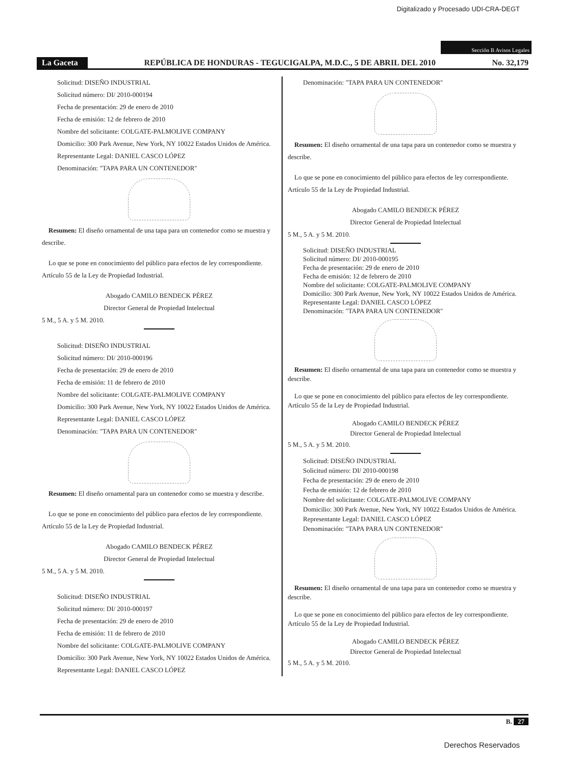Digitalizado y Procesado UDI-CRA-DEGT
Sección B Avisos Legales
La Gaceta
REPÚBLICA DE HONDURAS - TEGUCIGALPA, M.D.C., 5 DE ABRIL DEL 2010
No. 32,179
Solicitud: DISEÑO INDUSTRIAL
Solicitud número: DI/ 2010-000194
Fecha de presentación: 29 de enero de 2010
Fecha de emisión: 12 de febrero de 2010
Nombre del solicitante: COLGATE-PALMOLIVE COMPANY
Domicilio: 300 Park Avenue, New York, NY 10022 Estados Unidos de América.
Representante Legal: DANIEL CASCO LÓPEZ
Denominación: "TAPA PARA UN CONTENEDOR"
Resumen: El diseño ornamental de una tapa para un contenedor como se muestra y describe.
Lo que se pone en conocimiento del público para efectos de ley correspondiente. Artículo 55 de la Ley de Propiedad Industrial.
Abogado CAMILO BENDECK PÉREZ
Director General de Propiedad Intelectual
5 M., 5 A. y 5 M. 2010.
Solicitud: DISEÑO INDUSTRIAL
Solicitud número: DI/ 2010-000196
Fecha de presentación: 29 de enero de 2010
Fecha de emisión: 11 de febrero de 2010
Nombre del solicitante: COLGATE-PALMOLIVE COMPANY
Domicilio: 300 Park Avenue, New York, NY 10022 Estados Unidos de América.
Representante Legal: DANIEL CASCO LÓPEZ
Denominación: "TAPA PARA UN CONTENEDOR"
Resumen: El diseño ornamental para un contenedor como se muestra y describe.
Lo que se pone en conocimiento del público para efectos de ley correspondiente. Artículo 55 de la Ley de Propiedad Industrial.
Abogado CAMILO BENDECK PÉREZ
Director General de Propiedad Intelectual
5 M., 5 A. y 5 M. 2010.
Solicitud: DISEÑO INDUSTRIAL
Solicitud número: DI/ 2010-000197
Fecha de presentación: 29 de enero de 2010
Fecha de emisión: 11 de febrero de 2010
Nombre del solicitante: COLGATE-PALMOLIVE COMPANY
Domicilio: 300 Park Avenue, New York, NY 10022 Estados Unidos de América.
Representante Legal: DANIEL CASCO LÓPEZ
Denominación: "TAPA PARA UN CONTENEDOR"
Resumen: El diseño ornamental de una tapa para un contenedor como se muestra y describe.
Lo que se pone en conocimiento del público para efectos de ley correspondiente. Artículo 55 de la Ley de Propiedad Industrial.
Abogado CAMILO BENDECK PÉREZ
Director General de Propiedad Intelectual
5 M., 5 A. y 5 M. 2010.
Solicitud: DISEÑO INDUSTRIAL
Solicitud número: DI/ 2010-000195
Fecha de presentación: 29 de enero de 2010
Fecha de emisión: 12 de febrero de 2010
Nombre del solicitante: COLGATE-PALMOLIVE COMPANY
Domicilio: 300 Park Avenue, New York, NY 10022 Estados Unidos de América.
Representante Legal: DANIEL CASCO LÓPEZ
Denominación: "TAPA PARA UN CONTENEDOR"
Resumen: El diseño ornamental de una tapa para un contenedor como se muestra y describe.
Lo que se pone en conocimiento del público para efectos de ley correspondiente. Artículo 55 de la Ley de Propiedad Industrial.
Abogado CAMILO BENDECK PÉREZ
Director General de Propiedad Intelectual
5 M., 5 A. y 5 M. 2010.
Solicitud: DISEÑO INDUSTRIAL
Solicitud número: DI/ 2010-000198
Fecha de presentación: 29 de enero de 2010
Fecha de emisión: 12 de febrero de 2010
Nombre del solicitante: COLGATE-PALMOLIVE COMPANY
Domicilio: 300 Park Avenue, New York, NY 10022 Estados Unidos de América.
Representante Legal: DANIEL CASCO LÓPEZ
Denominación: "TAPA PARA UN CONTENEDOR"
Resumen: El diseño ornamental de una tapa para un contenedor como se muestra y describe.
Lo que se pone en conocimiento del público para efectos de ley correspondiente. Artículo 55 de la Ley de Propiedad Industrial.
Abogado CAMILO BENDECK PÉREZ
Director General de Propiedad Intelectual
5 M., 5 A. y 5 M. 2010.
B. 27
Derechos Reservados